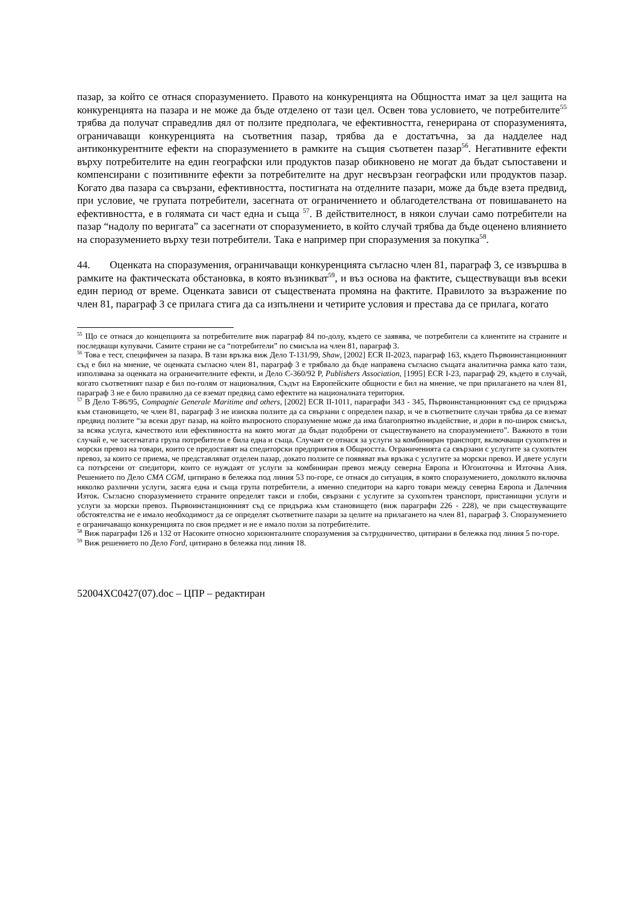пазар, за който се отнася споразумението. Правото на конкуренцията на Общността имат за цел защита на конкуренцията на пазара и не може да бъде отделено от тази цел. Освен това условието, че потребителите<sup>55</sup> трябва да получат справедлив дял от ползите предполага, че ефективността, генерирана от споразуменията, ограничаващи конкуренцията на съответния пазар, трябва да е достатъчна, за да надделее над антиконкурентните ефекти на споразумението в рамките на същия съответен пазар<sup>56</sup>. Негативните ефекти върху потребителите на един географски или продуктов пазар обикновено не могат да бъдат съпоставени и компенсирани с позитивните ефекти за потребителите на друг несвързан географски или продуктов пазар. Когато два пазара са свързани, ефективността, постигната на отделните пазари, може да бъде взета предвид, при условие, че групата потребители, засегната от ограничението и облагодетелствана от повишаването на ефективността, е в голямата си част една и съща <sup>57</sup>. В действителност, в някои случаи само потребители на пазар “надолу по веригата” са засегнати от споразумението, в който случай трябва да бъде оценено влиянието на споразумението върху тези потребители. Така е например при споразумения за покупка<sup>58</sup>.
44. Оценката на споразумения, ограничаващи конкуренцията съгласно член 81, параграф 3, се извършва в рамките на фактическата обстановка, в която възникват<sup>59</sup>, и въз основа на фактите, съществуващи във всеки един период от време. Оценката зависи от съществената промяна на фактите. Правилото за възражение по член 81, параграф 3 се прилага стига да са изпълнени и четирите условия и престава да се прилага, когато
<sup>55</sup> Що се отнася до концепцията за потребителите виж параграф 84 по-долу, където се заявява, че потребители са клиентите на страните и последващи купувачи. Самите страни не са “потребители” по смисъла на член 81, параграф 3.
<sup>56</sup> Това е тест, специфичен за пазара. В тази връзка виж Дело T-131/99, Shaw, [2002] ECR II-2023, параграф 163, където Първоинстанционният съд е бил на мнение, че оценката съгласно член 81, параграф 3 е трябвало да бъде направена съгласно същата аналитична рамка като тази, използвана за оценката на ограничителните ефекти, и Дело C-360/92 P, Publishers Association, [1995] ECR I-23, параграф 29, където в случай, когато съответният пазар е бил по-голям от националния, Съдът на Европейските общности е бил на мнение, че при прилагането на член 81, параграф 3 не е било правилно да се вземат предвид само ефектите на националната територия.
<sup>57</sup> В Дело T-86/95, Compagnie Generale Maritime and others, [2002] ECR II-1011, параграфи 343 - 345, Първоинстанционният съд се придържа към становището, че член 81, параграф 3 не изисква ползите да са свързани с определен пазар, и че в съответните случаи трябва да се вземат предвид ползите “за всеки друг пазар, на който въпросното споразумение може да има благоприятно въздействие, и дори в по-широк смисъл, за всяка услуга, качеството или ефективността на която могат да бъдат подобрени от съществуването на споразумението”. Важното в този случай е, че засегнатата група потребители е била една и съща. Случаят се отнася за услуги за комбиниран транспорт, включващи сухопътен и морски превоз на товари, които се предоставят на спедиторски предприятия в Общността. Ограниченията са свързани с услугите за сухопътен превоз, за които се приема, че представляват отделен пазар, докато ползите се появяват във връзка с услугите за морски превоз. И двете услуги са потърсени от спедитори, които се нуждаят от услуги за комбиниран превоз между северна Европа и Югоизточна и Източна Азия. Решението по Дело CMA CGM, цитирано в бележка под линия 53 по-горе, се отнася до ситуация, в която споразумението, доколкото включва няколко различни услуги, засяга една и съща група потребители, а именно спедитори на карго товари между северна Европа и Далечния Изток. Съгласно споразумението страните определят такси и глоби, свързани с услугите за сухопътен транспорт, пристанищни услуги и услуги за морски превоз. Първоинстанционният съд се придържа към становището (виж параграфи 226 - 228), че при съществуващите обстоятелства не е имало необходимост да се определят съответните пазари за целите на прилагането на член 81, параграф 3. Споразумението е ограничаващо конкуренцията по своя предмет и не е имало ползи за потребителите.
<sup>58</sup> Виж параграфи 126 и 132 от Насоките относно хоризонталните споразумения за сътрудничество, цитирани в бележка под линия 5 по-горе.
<sup>59</sup> Виж решението по Дело Ford, цитирано в бележка под линия 18.
52004XC0427(07).doc – ЦПР – редактиран